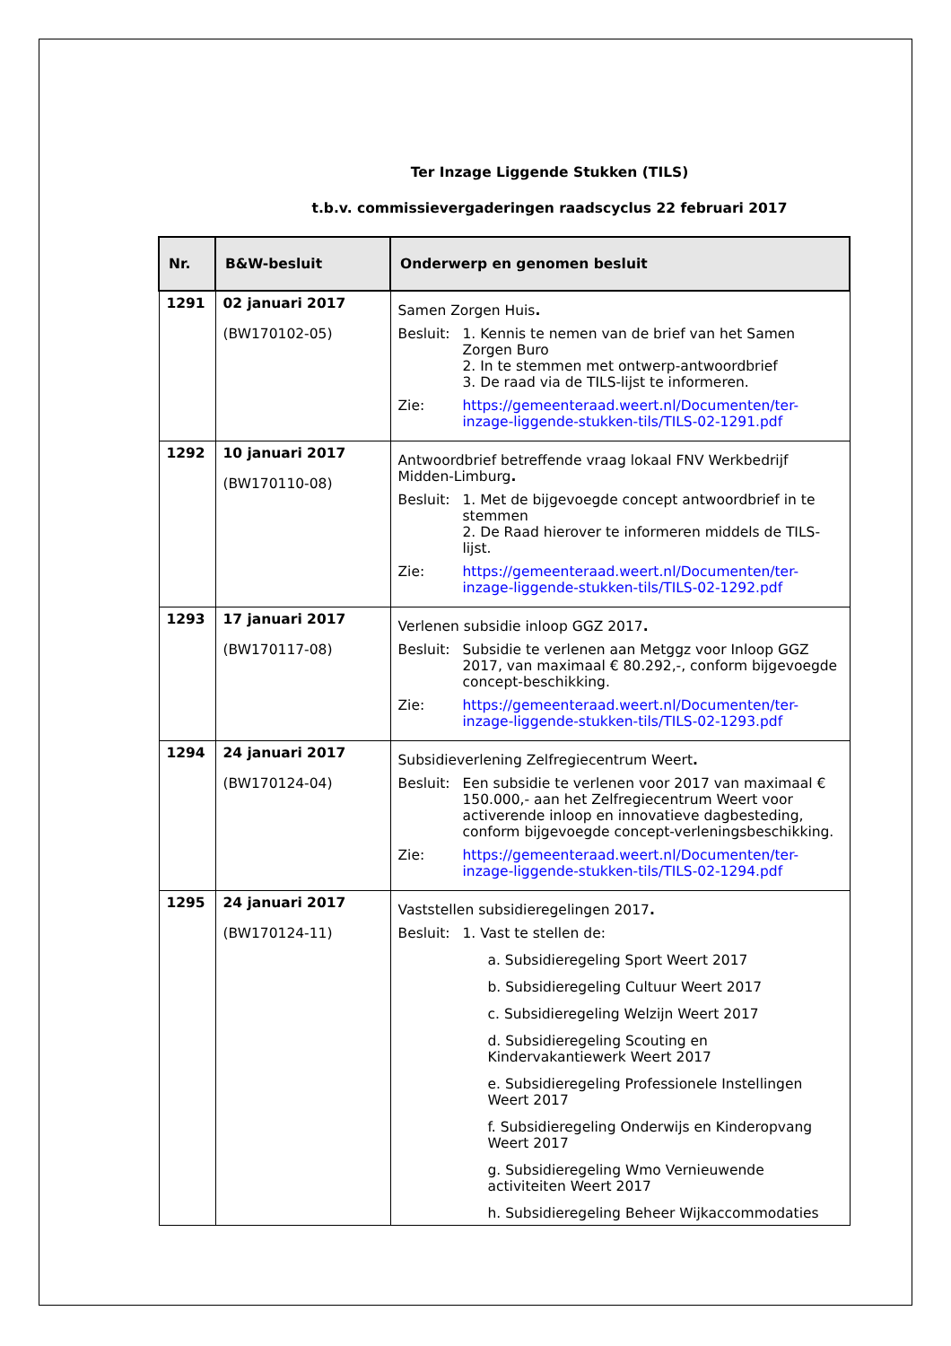Ter Inzage Liggende Stukken (TILS)
t.b.v. commissievergaderingen raadscyclus 22 februari 2017
| Nr. | B&W-besluit | Onderwerp en genomen besluit |
| --- | --- | --- |
| 1291 | 02 januari 2017 (BW170102-05) | Samen Zorgen Huis . Besluit: 1. Kennis te nemen van de brief van het Samen Zorgen Buro 2. In te stemmen met ontwerp-antwoordbrief 3. De raad via de TILS-lijst te informeren. Zie: https://gemeenteraad.weert.nl/Documenten/ter-inzage-liggende-stukken-tils/TILS-02-1291.pdf |
| 1292 | 10 januari 2017 (BW170110-08) | Antwoordbrief betreffende vraag lokaal FNV Werkbedrijf Midden-Limburg . Besluit: 1. Met de bijgevoegde concept antwoordbrief in te stemmen 2. De Raad hierover te informeren middels de TILS-lijst. Zie: https://gemeenteraad.weert.nl/Documenten/ter-inzage-liggende-stukken-tils/TILS-02-1292.pdf |
| 1293 | 17 januari 2017 (BW170117-08) | Verlenen subsidie inloop GGZ 2017 . Besluit: Subsidie te verlenen aan Metggz voor Inloop GGZ 2017, van maximaal € 80.292,-, conform bijgevoegde concept-beschikking. Zie: https://gemeenteraad.weert.nl/Documenten/ter-inzage-liggende-stukken-tils/TILS-02-1293.pdf |
| 1294 | 24 januari 2017 (BW170124-04) | Subsidieverlening Zelfregiecentrum Weert . Besluit: Een subsidie te verlenen voor 2017 van maximaal € 150.000,- aan het Zelfregiecentrum Weert voor activerende inloop en innovatieve dagbesteding, conform bijgevoegde concept-verleningsbeschikking. Zie: https://gemeenteraad.weert.nl/Documenten/ter-inzage-liggende-stukken-tils/TILS-02-1294.pdf |
| 1295 | 24 januari 2017 (BW170124-11) | Vaststellen subsidieregelingen 2017 . Besluit: 1. Vast te stellen de: a. Subsidieregeling Sport Weert 2017 b. Subsidieregeling Cultuur Weert 2017 c. Subsidieregeling Welzijn Weert 2017 d. Subsidieregeling Scouting en Kindervakantiewerk Weert 2017 e. Subsidieregeling Professionele Instellingen Weert 2017 f. Subsidieregeling Onderwijs en Kinderopvang Weert 2017 g. Subsidieregeling Wmo Vernieuwende activiteiten Weert 2017 h. Subsidieregeling Beheer Wijkaccommodaties |